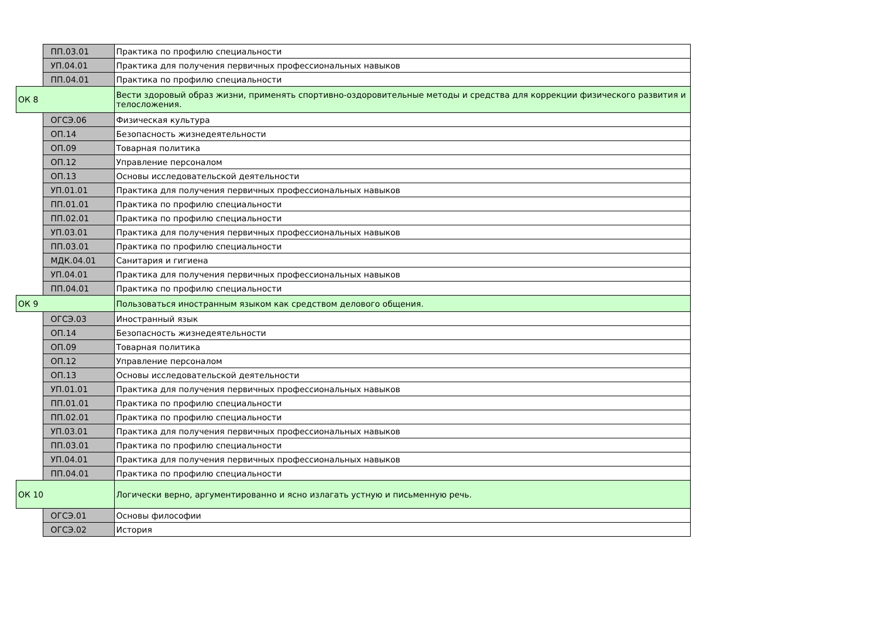| | ПП.03.01 | Практика по профилю специальности |
| | УП.04.01 | Практика для получения первичных профессиональных навыков |
| | ПП.04.01 | Практика по профилю специальности |
| ОК 8 | | Вести здоровый образ жизни, применять спортивно-оздоровительные методы и средства для коррекции физического развития и телосложения. |
| | ОГСЭ.06 | Физическая культура |
| | ОП.14 | Безопасность жизнедеятельности |
| | ОП.09 | Товарная политика |
| | ОП.12 | Управление персоналом |
| | ОП.13 | Основы исследовательской деятельности |
| | УП.01.01 | Практика для получения первичных профессиональных навыков |
| | ПП.01.01 | Практика по профилю специальности |
| | ПП.02.01 | Практика по профилю специальности |
| | УП.03.01 | Практика для получения первичных профессиональных навыков |
| | ПП.03.01 | Практика по профилю специальности |
| | МДК.04.01 | Санитария и гигиена |
| | УП.04.01 | Практика для получения первичных профессиональных навыков |
| | ПП.04.01 | Практика по профилю специальности |
| ОК 9 | | Пользоваться иностранным языком как средством делового общения. |
| | ОГСЭ.03 | Иностранный язык |
| | ОП.14 | Безопасность жизнедеятельности |
| | ОП.09 | Товарная политика |
| | ОП.12 | Управление персоналом |
| | ОП.13 | Основы исследовательской деятельности |
| | УП.01.01 | Практика для получения первичных профессиональных навыков |
| | ПП.01.01 | Практика по профилю специальности |
| | ПП.02.01 | Практика по профилю специальности |
| | УП.03.01 | Практика для получения первичных профессиональных навыков |
| | ПП.03.01 | Практика по профилю специальности |
| | УП.04.01 | Практика для получения первичных профессиональных навыков |
| | ПП.04.01 | Практика по профилю специальности |
| ОК 10 | | Логически верно, аргументированно и ясно излагать устную и письменную речь. |
| | ОГСЭ.01 | Основы философии |
| | ОГСЭ.02 | История |